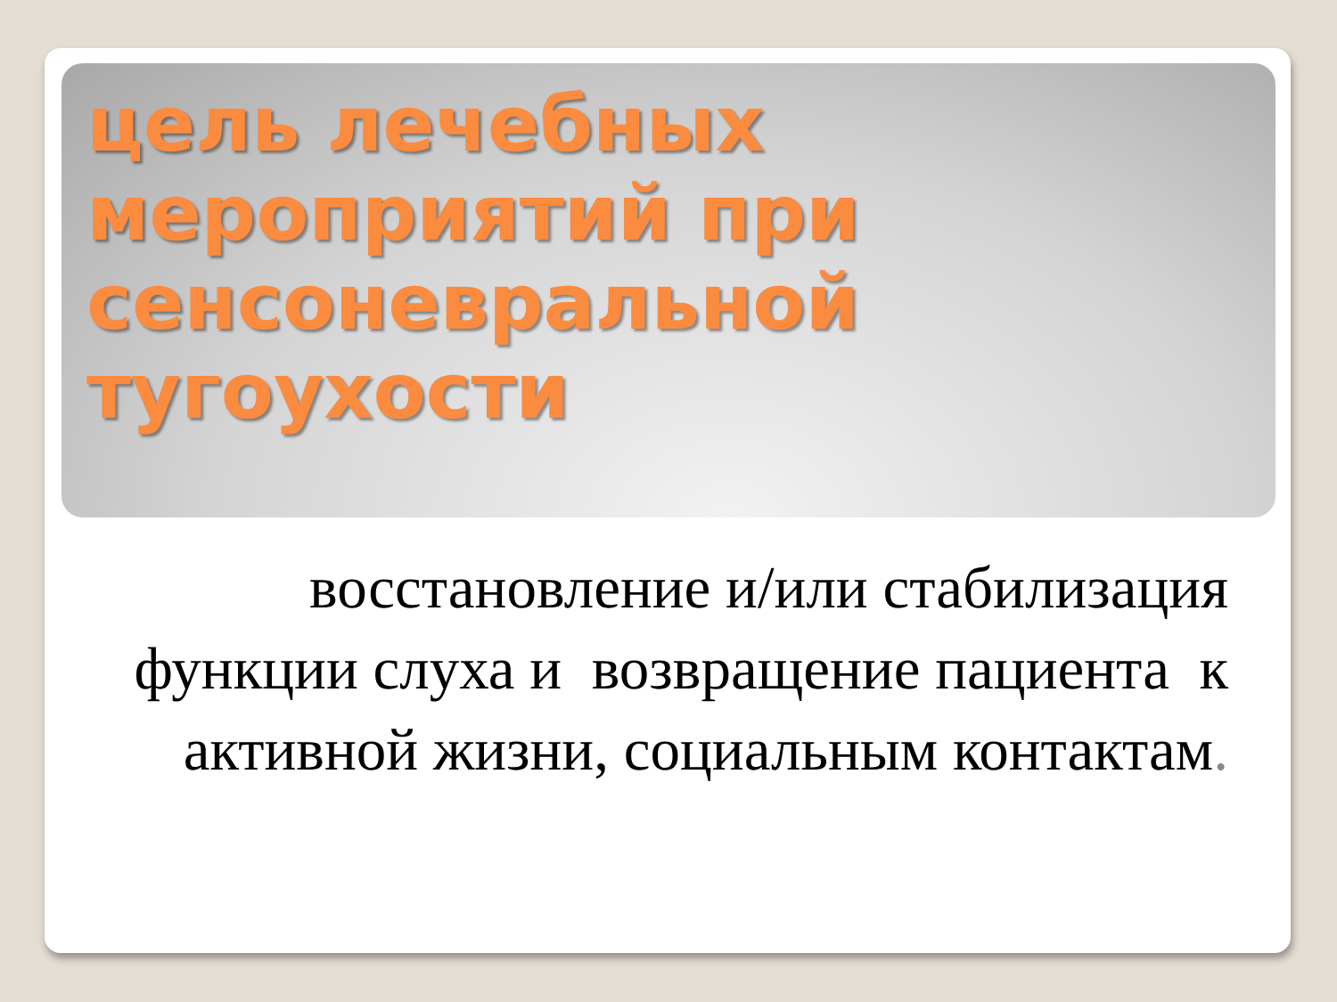цель лечебных мероприятий при сенсоневральной тугоухости
восстановление и/или стабилизация функции слуха и возвращение пациента к активной жизни, социальным контактам.